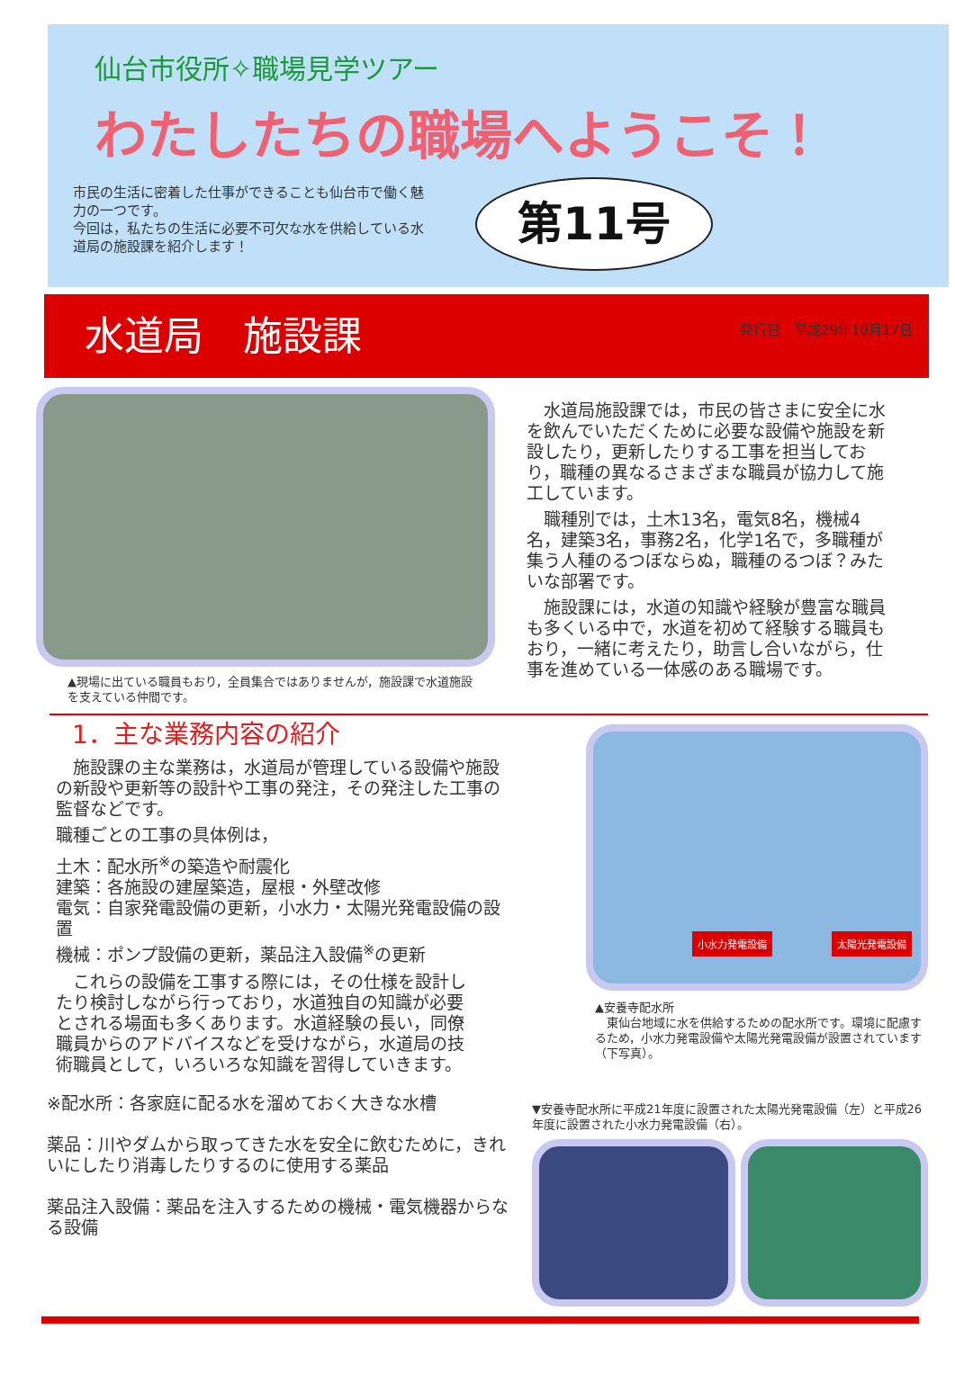仙台市役所✧職場見学ツアー
わたしたちの職場へようこそ！
市民の生活に密着した仕事ができることも仙台市で働く魅力の一つです。
今回は，私たちの生活に必要不可欠な水を供給している水道局の施設課を紹介します！
第11号
水道局　施設課
発行日　平成29年10月17日
▲現場に出ている職員もおり，全員集合ではありませんが，施設課で水道施設を支えている仲間です。
水道局施設課では，市民の皆さまに安全に水を飲んでいただくために必要な設備や施設を新設したり，更新したりする工事を担当しており，職種の異なるさまざまな職員が協力して施工しています。
職種別では，土木13名，電気8名，機械4名，建築3名，事務2名，化学1名で，多職種が集う人種のるつぼならぬ，職種のるつぼ？みたいな部署です。
施設課には，水道の知識や経験が豊富な職員も多くいる中で，水道を初めて経験する職員もおり，一緒に考えたり，助言し合いながら，仕事を進めている一体感のある職場です。
1．主な業務内容の紹介
施設課の主な業務は，水道局が管理している設備や施設の新設や更新等の設計や工事の発注，その発注した工事の監督などです。
職種ごとの工事の具体例は，
土木：配水所<sup>※</sup>の築造や耐震化
建築：各施設の建屋築造，屋根・外壁改修
電気：自家発電設備の更新，小水力・太陽光発電設備の設置
機械：ポンプ設備の更新，薬品注入設備<sup>※</sup>の更新
これらの設備を工事する際には，その仕様を設計したり検討しながら行っており，水道独自の知識が必要とされる場面も多くあります。水道経験の長い，同僚職員からのアドバイスなどを受けながら，水道局の技術職員として，いろいろな知識を習得していきます。
※配水所：各家庭に配る水を溜めておく大きな水槽
薬品：川やダムから取ってきた水を安全に飲むために，きれいにしたり消毒したりするのに使用する薬品
薬品注入設備：薬品を注入するための機械・電気機器からなる設備
小水力発電設備 太陽光発電設備
▲安養寺配水所
　東仙台地域に水を供給するための配水所です。環境に配慮するため，小水力発電設備や太陽光発電設備が設置されています（下写真）。
▼安養寺配水所に平成21年度に設置された太陽光発電設備（左）と平成26年度に設置された小水力発電設備（右）。